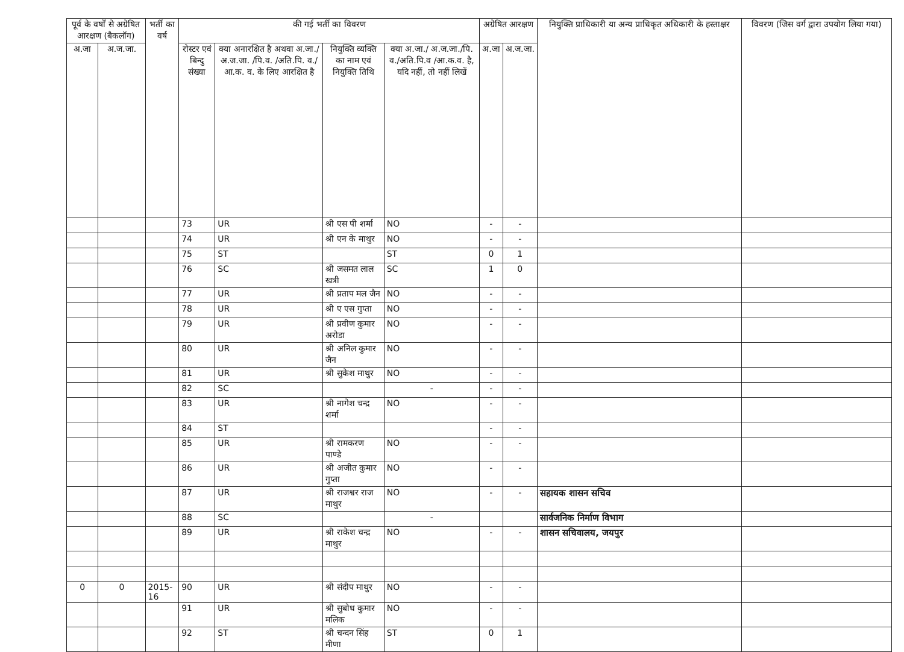| पूर्व के वर्षों से अग्रेषित आरक्षण (बैकलॉग) | | भर्ती का वर्ष | की गई भर्ती का विवरण | | | | अग्रेषित आरक्षण | | नियुक्ति प्राधिकारी या अन्य प्राधिकृत अधिकारी के हस्ताक्षर | विवरण (जिस वर्ग द्वारा उपयोग लिया गया) |
| --- | --- | --- | --- | --- | --- | --- | --- | --- | --- | --- |
| अ.जा | अ.ज.जा. | | रोस्टर एवं बिन्दु संख्या | क्या अनारक्षित है अथवा अ.जा./ अ.ज.जा. /पि.व. /अति.पि. व./आ.क. व. के लिए आरक्षित है | नियुक्ति व्यक्ति का नाम एवं नियुक्ति तिथि | क्या अ.जा./ अ.ज.जा./पि. व./अति.पि.व /आ.क.व. है, यदि नहीं, तो नहीं लिखें | अ.जा | अ.ज.जा. | | |
| | | | 73 | UR | श्री एस पी शर्मा | NO | - | - | | |
| | | | 74 | UR | श्री एन के माथुर | NO | - | - | | |
| | | | 75 | ST | | ST | 0 | 1 | | |
| | | | 76 | SC | श्री जसमत लाल खत्री | SC | 1 | 0 | | |
| | | | 77 | UR | श्री प्रताप मल जैन | NO | - | - | | |
| | | | 78 | UR | श्री ए एस गुप्ता | NO | - | - | | |
| | | | 79 | UR | श्री प्रवीण कुमार अरोडा | NO | - | - | | |
| | | | 80 | UR | श्री अनिल कुमार जैन | NO | - | - | | |
| | | | 81 | UR | श्री सुकेश माथुर | NO | - | - | | |
| | | | 82 | SC | | - | - | - | | |
| | | | 83 | UR | श्री नागेश चन्द्र शर्मा | NO | - | - | | |
| | | | 84 | ST | | | - | - | | |
| | | | 85 | UR | श्री रामकरण पाण्डे | NO | - | - | | |
| | | | 86 | UR | श्री अजीत कुमार गुप्ता | NO | - | - | | |
| | | | 87 | UR | श्री राजश्वर राज माथुर | NO | - | - | सहायक शासन सचिव | |
| | | | 88 | SC | | - | | | सार्वजनिक निर्माण विभाग | |
| | | | 89 | UR | श्री राकेश चन्द्र माथुर | NO | - | - | शासन सचिवालय, जयपुर | |
| 0 | 0 | 2015-16 | 90 | UR | श्री संदीप माथुर | NO | - | - | | |
| | | | 91 | UR | श्री सुबोध कुमार मलिक | NO | - | - | | |
| | | | 92 | ST | श्री चन्दन सिंह मीणा | ST | 0 | 1 | | |